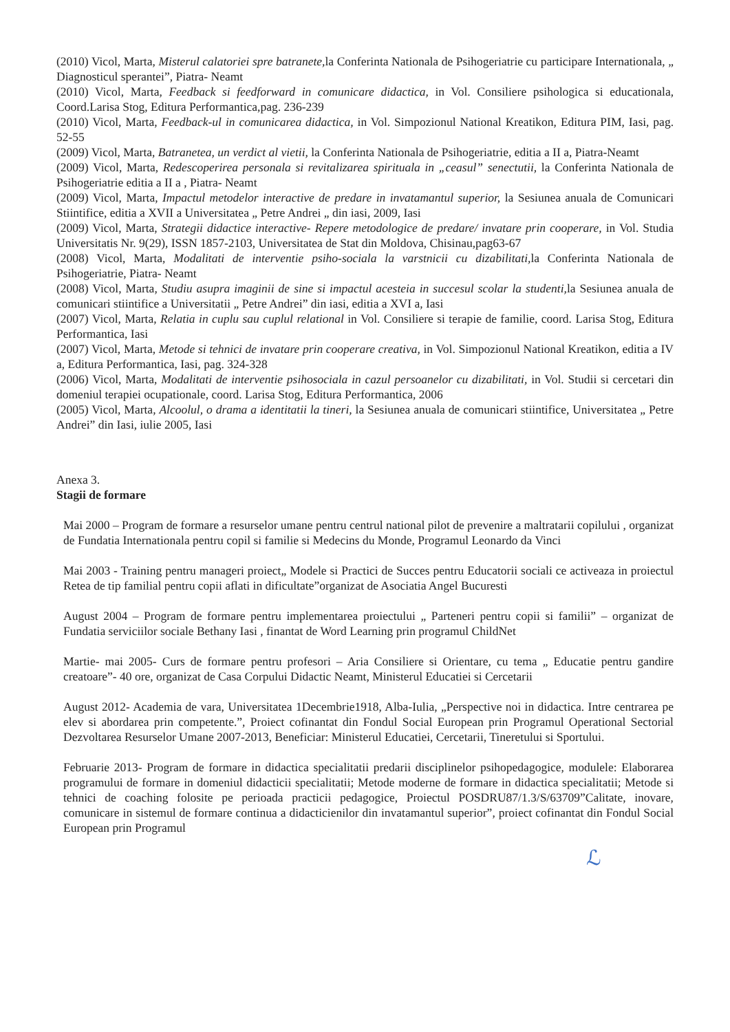(2010) Vicol, Marta, Misterul calatoriei spre batranete, la Conferinta Nationala de Psihogeriatrie cu participare Internationala, „ Diagnosticul sperantei”, Piatra- Neamt
(2010) Vicol, Marta, Feedback si feedforward in comunicare didactica, in Vol. Consiliere psihologica si educationala, Coord.Larisa Stog, Editura Performantica,pag. 236-239
(2010) Vicol, Marta, Feedback-ul in comunicarea didactica, in Vol. Simpozionul National Kreatikon, Editura PIM, Iasi, pag. 52-55
(2009) Vicol, Marta, Batranetea, un verdict al vietii, la Conferinta Nationala de Psihogeriatrie, editia a II a, Piatra-Neamt
(2009) Vicol, Marta, Redescoperirea personala si revitalizarea spirituala in „ceasul” senectutii, la Conferinta Nationala de Psihogeriatrie editia a II a , Piatra- Neamt
(2009) Vicol, Marta, Impactul metodelor interactive de predare in invatamantul superior, la Sesiunea anuala de Comunicari Stiintifice, editia a XVII a Universitatea „ Petre Andrei „ din iasi, 2009, Iasi
(2009) Vicol, Marta, Strategii didactice interactive- Repere metodologice de predare/ invatare prin cooperare, in Vol. Studia Universitatis Nr. 9(29), ISSN 1857-2103, Universitatea de Stat din Moldova, Chisinau,pag63-67
(2008) Vicol, Marta, Modalitati de interventie psiho-sociala la varstnicii cu dizabilitati, la Conferinta Nationala de Psihogeriatrie, Piatra- Neamt
(2008) Vicol, Marta, Studiu asupra imaginii de sine si impactul acesteia in succesul scolar la studenti, la Sesiunea anuala de comunicari stiintifice a Universitatii „ Petre Andrei” din iasi, editia a XVI a, Iasi
(2007) Vicol, Marta, Relatia in cuplu sau cuplul relational in Vol. Consiliere si terapie de familie, coord. Larisa Stog, Editura Performantica, Iasi
(2007) Vicol, Marta, Metode si tehnici de invatare prin cooperare creativa, in Vol. Simpozionul National Kreatikon, editia a IV a, Editura Performantica, Iasi, pag. 324-328
(2006) Vicol, Marta, Modalitati de interventie psihosociala in cazul persoanelor cu dizabilitati, in Vol. Studii si cercetari din domeniul terapiei ocupationale, coord. Larisa Stog, Editura Performantica, 2006
(2005) Vicol, Marta, Alcoolul, o drama a identitatii la tineri, la Sesiunea anuala de comunicari stiintifice, Universitatea „ Petre Andrei” din Iasi, iulie 2005, Iasi
Anexa 3.
Stagii de formare
Mai 2000 – Program de formare a resurselor umane pentru centrul national pilot de prevenire a maltratarii copilului , organizat de Fundatia Internationala pentru copil si familie si Medecins du Monde, Programul Leonardo da Vinci
Mai 2003 - Training pentru manageri proiect„ Modele si Practici de Succes pentru Educatorii sociali ce activeaza in proiectul Retea de tip familial pentru copii aflati in dificultate”organizat de Asociatia Angel Bucuresti
August 2004 – Program de formare pentru implementarea proiectului „ Parteneri pentru copii si familii” – organizat de Fundatia serviciilor sociale Bethany Iasi , finantat de Word Learning prin programul ChildNet
Martie- mai 2005- Curs de formare pentru profesori – Aria Consiliere si Orientare, cu tema „ Educatie pentru gandire creatoare”- 40 ore, organizat de Casa Corpului Didactic Neamt, Ministerul Educatiei si Cercetarii
August 2012- Academia de vara, Universitatea 1Decembrie1918, Alba-Iulia, „Perspective noi in didactica. Intre centrarea pe elev si abordarea prin competente.”, Proiect cofinantat din Fondul Social European prin Programul Operational Sectorial Dezvoltarea Resurselor Umane 2007-2013, Beneficiar: Ministerul Educatiei, Cercetarii, Tineretului si Sportului.
Februarie 2013- Program de formare in didactica specialitatii predarii disciplinelor psihopedagogice, modulele: Elaborarea programului de formare in domeniul didacticii specialitatii; Metode moderne de formare in didactica specialitatii; Metode si tehnici de coaching folosite pe perioada practicii pedagogice, Proiectul POSDRU87/1.3/S/63709”Calitate, inovare, comunicare in sistemul de formare continua a didacticienilor din invatamantul superior”, proiect cofinantat din Fondul Social European prin Programul
ℒ